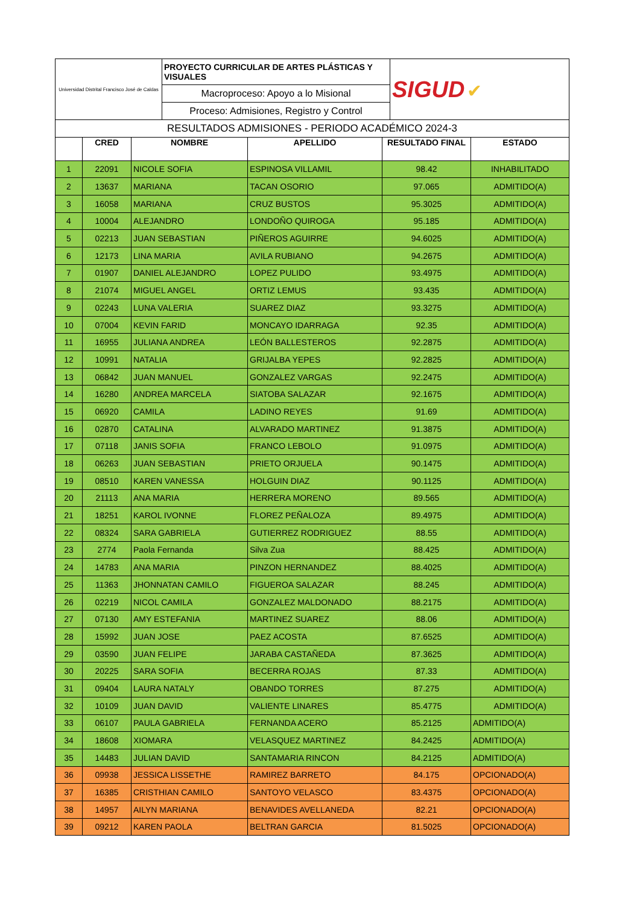| Universidad Distrital Francisco José de Caldas | PROYECTO CURRICULAR DE ARTES PLÁSTICAS Y VISUALES | SIGUD ✔ |
| | Macroproceso: Apoyo a lo Misional | |
| | Proceso: Admisiones, Registro y Control | |
| RESULTADOS ADMISIONES - PERIODO ACADÉMICO 2024-3 | | |
| | CRED | NOMBRE | APELLIDO | RESULTADO FINAL | ESTADO |
| --- | --- | --- | --- | --- | --- |
| 1 | 22091 | NICOLE SOFIA | ESPINOSA VILLAMIL | 98.42 | INHABILITADO |
| 2 | 13637 | MARIANA | TACAN OSORIO | 97.065 | ADMITIDO(A) |
| 3 | 16058 | MARIANA | CRUZ BUSTOS | 95.3025 | ADMITIDO(A) |
| 4 | 10004 | ALEJANDRO | LONDOÑO QUIROGA | 95.185 | ADMITIDO(A) |
| 5 | 02213 | JUAN SEBASTIAN | PIÑEROS AGUIRRE | 94.6025 | ADMITIDO(A) |
| 6 | 12173 | LINA MARIA | AVILA RUBIANO | 94.2675 | ADMITIDO(A) |
| 7 | 01907 | DANIEL ALEJANDRO | LOPEZ PULIDO | 93.4975 | ADMITIDO(A) |
| 8 | 21074 | MIGUEL ANGEL | ORTIZ LEMUS | 93.435 | ADMITIDO(A) |
| 9 | 02243 | LUNA VALERIA | SUAREZ DIAZ | 93.3275 | ADMITIDO(A) |
| 10 | 07004 | KEVIN FARID | MONCAYO IDARRAGA | 92.35 | ADMITIDO(A) |
| 11 | 16955 | JULIANA ANDREA | LEÓN BALLESTEROS | 92.2875 | ADMITIDO(A) |
| 12 | 10991 | NATALIA | GRIJALBA YEPES | 92.2825 | ADMITIDO(A) |
| 13 | 06842 | JUAN MANUEL | GONZALEZ VARGAS | 92.2475 | ADMITIDO(A) |
| 14 | 16280 | ANDREA MARCELA | SIATOBA SALAZAR | 92.1675 | ADMITIDO(A) |
| 15 | 06920 | CAMILA | LADINO REYES | 91.69 | ADMITIDO(A) |
| 16 | 02870 | CATALINA | ALVARADO MARTINEZ | 91.3875 | ADMITIDO(A) |
| 17 | 07118 | JANIS SOFIA | FRANCO LEBOLO | 91.0975 | ADMITIDO(A) |
| 18 | 06263 | JUAN SEBASTIAN | PRIETO ORJUELA | 90.1475 | ADMITIDO(A) |
| 19 | 08510 | KAREN VANESSA | HOLGUIN DIAZ | 90.1125 | ADMITIDO(A) |
| 20 | 21113 | ANA MARIA | HERRERA MORENO | 89.565 | ADMITIDO(A) |
| 21 | 18251 | KAROL IVONNE | FLOREZ PEÑALOZA | 89.4975 | ADMITIDO(A) |
| 22 | 08324 | SARA GABRIELA | GUTIERREZ RODRIGUEZ | 88.55 | ADMITIDO(A) |
| 23 | 2774 | Paola Fernanda | Silva Zua | 88.425 | ADMITIDO(A) |
| 24 | 14783 | ANA MARIA | PINZON HERNANDEZ | 88.4025 | ADMITIDO(A) |
| 25 | 11363 | JHONNATAN CAMILO | FIGUEROA SALAZAR | 88.245 | ADMITIDO(A) |
| 26 | 02219 | NICOL CAMILA | GONZALEZ MALDONADO | 88.2175 | ADMITIDO(A) |
| 27 | 07130 | AMY ESTEFANIA | MARTINEZ SUAREZ | 88.06 | ADMITIDO(A) |
| 28 | 15992 | JUAN JOSE | PAEZ ACOSTA | 87.6525 | ADMITIDO(A) |
| 29 | 03590 | JUAN FELIPE | JARABA CASTAÑEDA | 87.3625 | ADMITIDO(A) |
| 30 | 20225 | SARA SOFIA | BECERRA ROJAS | 87.33 | ADMITIDO(A) |
| 31 | 09404 | LAURA NATALY | OBANDO TORRES | 87.275 | ADMITIDO(A) |
| 32 | 10109 | JUAN DAVID | VALIENTE LINARES | 85.4775 | ADMITIDO(A) |
| 33 | 06107 | PAULA GABRIELA | FERNANDA ACERO | 85.2125 | ADMITIDO(A) |
| 34 | 18608 | XIOMARA | VELASQUEZ MARTINEZ | 84.2425 | ADMITIDO(A) |
| 35 | 14483 | JULIAN DAVID | SANTAMARIA RINCON | 84.2125 | ADMITIDO(A) |
| 36 | 09938 | JESSICA LISSETHE | RAMIREZ BARRETO | 84.175 | OPCIONADO(A) |
| 37 | 16385 | CRISTHIAN CAMILO | SANTOYO VELASCO | 83.4375 | OPCIONADO(A) |
| 38 | 14957 | AILYN MARIANA | BENAVIDES AVELLANEDA | 82.21 | OPCIONADO(A) |
| 39 | 09212 | KAREN PAOLA | BELTRAN GARCIA | 81.5025 | OPCIONADO(A) |